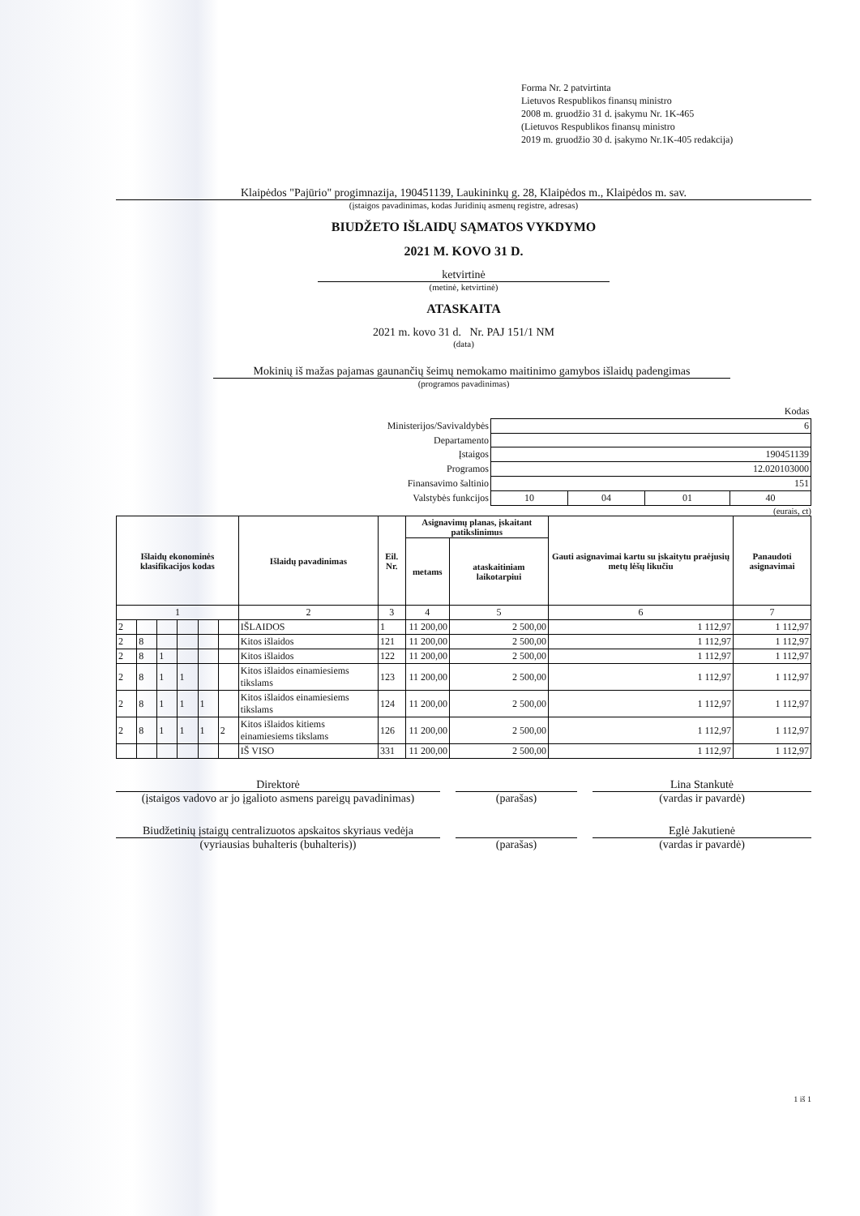Forma Nr. 2 patvirtinta
Lietuvos Respublikos finansų ministro
2008 m. gruodžio 31 d. įsakymu Nr. 1K-465
(Lietuvos Respublikos finansų ministro
2019 m. gruodžio 30 d. įsakymo Nr.1K-405 redakcija)
Klaipėdos "Pajūrio" progimnazija, 190451139, Laukininkų g. 28, Klaipėdos m., Klaipėdos m. sav.
(įstaigos pavadinimas, kodas Juridinių asmenų registre, adresas)
BIUDŽETO IŠLAIDŲ SĄMATOS VYKDYMO
2021 M. KOVO 31 D.
ketvirtinė
(metinė, ketvirtinė)
ATASKAITA
2021 m. kovo 31 d. Nr. PAJ 151/1 NM
(data)
Mokinių iš mažas pajamas gaunančių šeimų nemokamo maitinimo gamybos išlaidų padengimas
(programos pavadinimas)
| | Kodas | | | |
| Ministerijos/Savivaldybės | 6 | | | |
| Departamento | | | | |
| Įstaigos | 190451139 | | | |
| Programos | 12.020103000 | | | |
| Finansavimo šaltinio | 151 | | | |
| Valstybės funkcijos | 10 | 04 | 01 | 40 |
(eurais, ct)
| Išlaidų ekonominės klasifikacijos kodas | | | | | | Išlaidų pavadinimas | Eil. Nr. | Asignavimų planas, įskaitant patikslinimus | | Gauti asignavimai kartu su įskaitytu praėjusių metų lėšų likučiu | Panaudoti asignavimai |
| --- | --- | --- | --- | --- | --- | --- | --- | --- | --- | --- | --- |
| | | | | | | | | metams | ataskaitiniam laikotarpiui | | |
| 1 | | | | | | 2 | 3 | 4 | 5 | 6 | 7 |
| 2 | | | | | | IŠLAIDOS | 1 | 11 200,00 | 2 500,00 | 1 112,97 | 1 112,97 |
| 2 | 8 | | | | | Kitos išlaidos | 121 | 11 200,00 | 2 500,00 | 1 112,97 | 1 112,97 |
| 2 | 8 | 1 | | | | Kitos išlaidos | 122 | 11 200,00 | 2 500,00 | 1 112,97 | 1 112,97 |
| 2 | 8 | 1 | 1 | | | Kitos išlaidos einamiesiems tikslams | 123 | 11 200,00 | 2 500,00 | 1 112,97 | 1 112,97 |
| 2 | 8 | 1 | 1 | 1 | | Kitos išlaidos einamiesiems tikslams | 124 | 11 200,00 | 2 500,00 | 1 112,97 | 1 112,97 |
| 2 | 8 | 1 | 1 | 1 | 2 | Kitos išlaidos kitiems einamiesiems tikslams | 126 | 11 200,00 | 2 500,00 | 1 112,97 | 1 112,97 |
| | | | | | | IŠ VISO | 331 | 11 200,00 | 2 500,00 | 1 112,97 | 1 112,97 |
Direktorė
(įstaigos vadovo ar jo įgalioto asmens pareigų pavadinimas)
(parašas) Lina Stankutė
(vardas ir pavardė)
Biudžetinių įstaigų centralizuotos apskaitos skyriaus vedėja
(vyriausias buhalteris (buhalteris))
(parašas) Eglė Jakutienė
(vardas ir pavardė)
1 iš 1